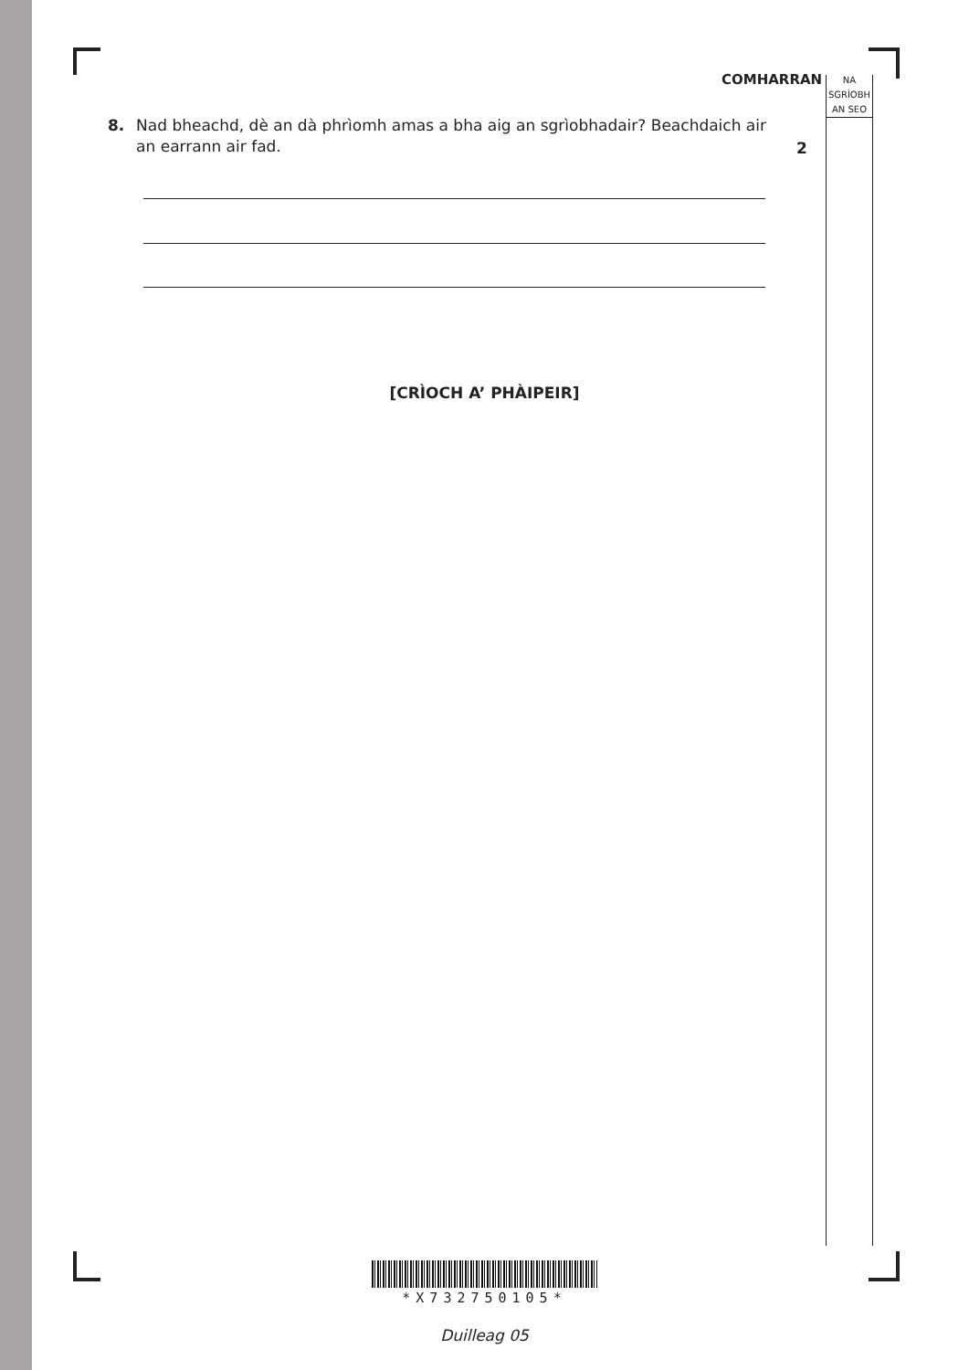COMHARRAN
NA
SGRÌOBH
AN SEO
8. Nad bheachd, dè an dà phrìomh amas a bha aig an sgrìobhadair? Beachdaich air an earrann air fad.
2
[CRÌOCH A’ PHÀIPEIR]
*X732750105*
Duilleag 05